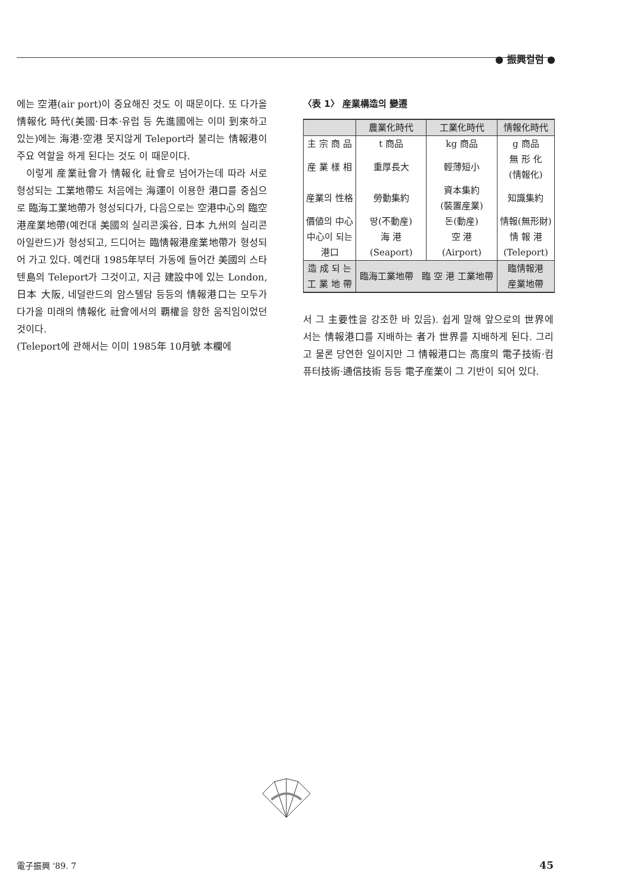● 振興컬럼 ●
에는 空港(air port)이 중요해진 것도 이 때문이다. 또 다가올 情報化 時代(美國·日本·유럽 등 先進國에는 이미 到來하고 있는)에는 海港·空港 못지않게 Teleport라 불리는 情報港이 주요 역할을 하게 된다는 것도 이 때문이다.
이렇게 産業社會가 情報化 社會로 넘어가는데 따라 서로 형성되는 工業地帶도 처음에는 海運이 이용한 港口를 중심으로 臨海工業地帶가 형성되다가, 다음으로는 空港中心의 臨空港産業地帶(예컨대 美國의 실리콘溪谷, 日本 九州의 실리콘 아일란드)가 형성되고, 드디어는 臨情報港産業地帶가 형성되어 가고 있다. 예컨대 1985年부터 가동에 들어간 美國의 스타텐島의 Teleport가 그것이고, 지금 建設中에 있는 London, 日本 大阪, 네덜란드의 암스텔담 등등의 情報港口는 모두가 다가올 미래의 情報化 社會에서의 覇權을 향한 움직임이었던 것이다.
(Teleport에 관해서는 이미 1985年 10月號 本欄에
〈表 1〉 産業構造의 變遷
| | 農業化時代 | 工業化時代 | 情報化時代 |
| --- | --- | --- | --- |
| 主 宗 商 品 | t 商品 | kg 商品 | g 商品 |
| 産 業 樣 相 | 重厚長大 | 輕薄短小 | 無 形 化 (情報化) |
| 産業의 性格 | 勞動集約 | 資本集約 (裝置産業) | 知識集約 |
| 價値의 中心 | 땅(不動産) | 돈(動産) | 情報(無形財) |
| 中心이 되는 港口 | 海 港 (Seaport) | 空 港 (Airport) | 情 報 港 (Teleport) |
| 造 成 되 는 工 業 地 帶 | 臨海工業地帶 臨 空 港 工業地帶 | | 臨情報港 産業地帶 |
서 그 主要性을 강조한 바 있음). 쉽게 말해 앞으로의 世界에서는 情報港口를 지배하는 者가 世界를 지배하게 된다. 그리고 물론 당연한 일이지만 그 情報港口는 高度의 電子技術·컴퓨터技術·通信技術 등등 電子産業이 그 기반이 되어 있다.
電子振興 '89. 7 45